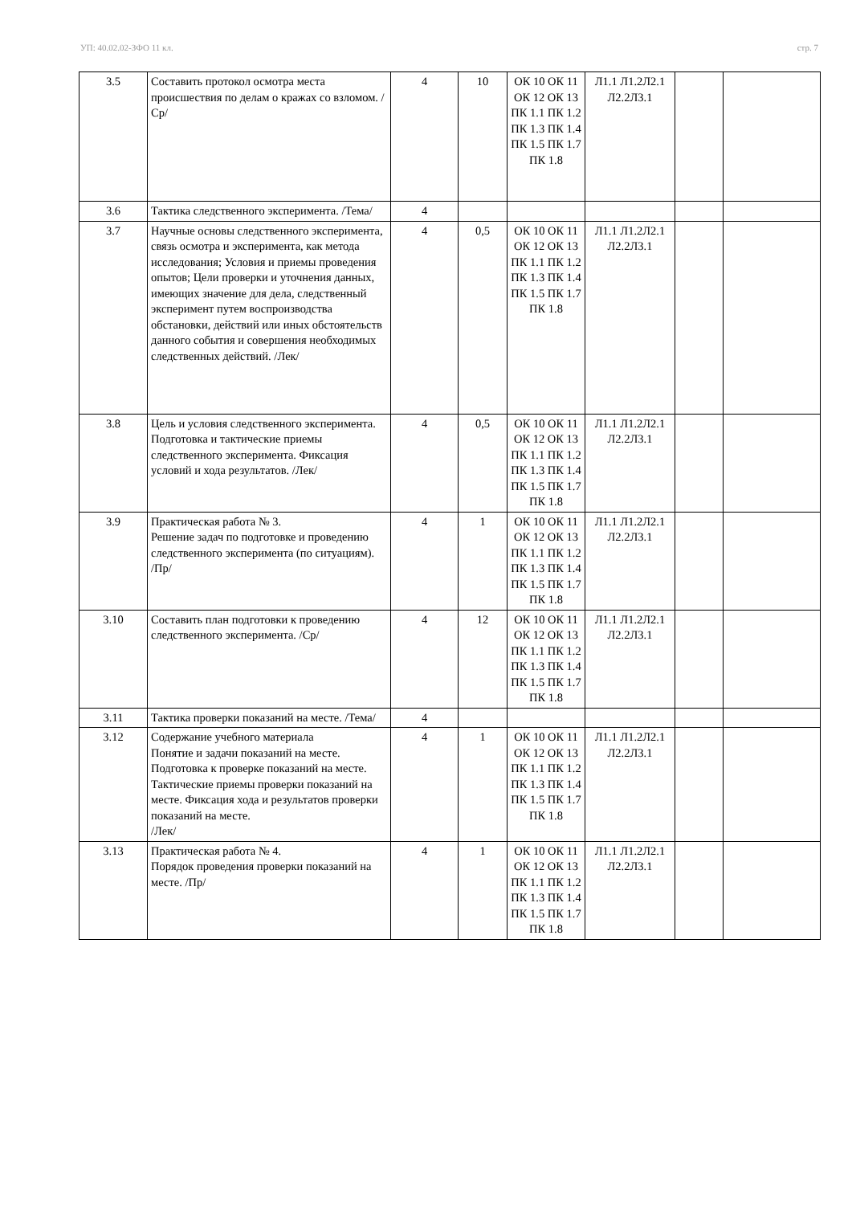УП: 40.02.02-ЗФО 11 кл. стр. 7
| 3.5 | Составить протокол осмотра места происшествия по делам о кражах со взломом. /Ср/ | 4 | 10 | ОК 10 ОК 11 ОК 12 ОК 13 ПК 1.1 ПК 1.2 ПК 1.3 ПК 1.4 ПК 1.5 ПК 1.7 ПК 1.8 | Л1.1 Л1.2Л2.1 Л2.2Л3.1 | | |
| 3.6 | Тактика следственного эксперимента. /Тема/ | 4 | | | | | |
| 3.7 | Научные основы следственного эксперимента, связь осмотра и эксперимента, как метода исследования; Условия и приемы проведения опытов; Цели проверки и уточнения данных, имеющих значение для дела, следственный эксперимент путем воспроизводства обстановки, действий или иных обстоятельств данного события и совершения необходимых следственных действий. /Лек/ | 4 | 0,5 | ОК 10 ОК 11 ОК 12 ОК 13 ПК 1.1 ПК 1.2 ПК 1.3 ПК 1.4 ПК 1.5 ПК 1.7 ПК 1.8 | Л1.1 Л1.2Л2.1 Л2.2Л3.1 | | |
| 3.8 | Цель и условия следственного эксперимента. Подготовка и тактические приемы следственного эксперимента. Фиксация условий и хода результатов. /Лек/ | 4 | 0,5 | ОК 10 ОК 11 ОК 12 ОК 13 ПК 1.1 ПК 1.2 ПК 1.3 ПК 1.4 ПК 1.5 ПК 1.7 ПК 1.8 | Л1.1 Л1.2Л2.1 Л2.2Л3.1 | | |
| 3.9 | Практическая работа № 3. Решение задач по подготовке и проведению следственного эксперимента (по ситуациям). /Пр/ | 4 | 1 | ОК 10 ОК 11 ОК 12 ОК 13 ПК 1.1 ПК 1.2 ПК 1.3 ПК 1.4 ПК 1.5 ПК 1.7 ПК 1.8 | Л1.1 Л1.2Л2.1 Л2.2Л3.1 | | |
| 3.10 | Составить план подготовки к проведению следственного эксперимента. /Ср/ | 4 | 12 | ОК 10 ОК 11 ОК 12 ОК 13 ПК 1.1 ПК 1.2 ПК 1.3 ПК 1.4 ПК 1.5 ПК 1.7 ПК 1.8 | Л1.1 Л1.2Л2.1 Л2.2Л3.1 | | |
| 3.11 | Тактика проверки показаний на месте. /Тема/ | 4 | | | | | |
| 3.12 | Содержание учебного материала Понятие и задачи показаний на месте. Подготовка к проверке показаний на месте. Тактические приемы проверки показаний на месте. Фиксация хода и результатов проверки показаний на месте. /Лек/ | 4 | 1 | ОК 10 ОК 11 ОК 12 ОК 13 ПК 1.1 ПК 1.2 ПК 1.3 ПК 1.4 ПК 1.5 ПК 1.7 ПК 1.8 | Л1.1 Л1.2Л2.1 Л2.2Л3.1 | | |
| 3.13 | Практическая работа № 4. Порядок проведения проверки показаний на месте. /Пр/ | 4 | 1 | ОК 10 ОК 11 ОК 12 ОК 13 ПК 1.1 ПК 1.2 ПК 1.3 ПК 1.4 ПК 1.5 ПК 1.7 ПК 1.8 | Л1.1 Л1.2Л2.1 Л2.2Л3.1 | | |